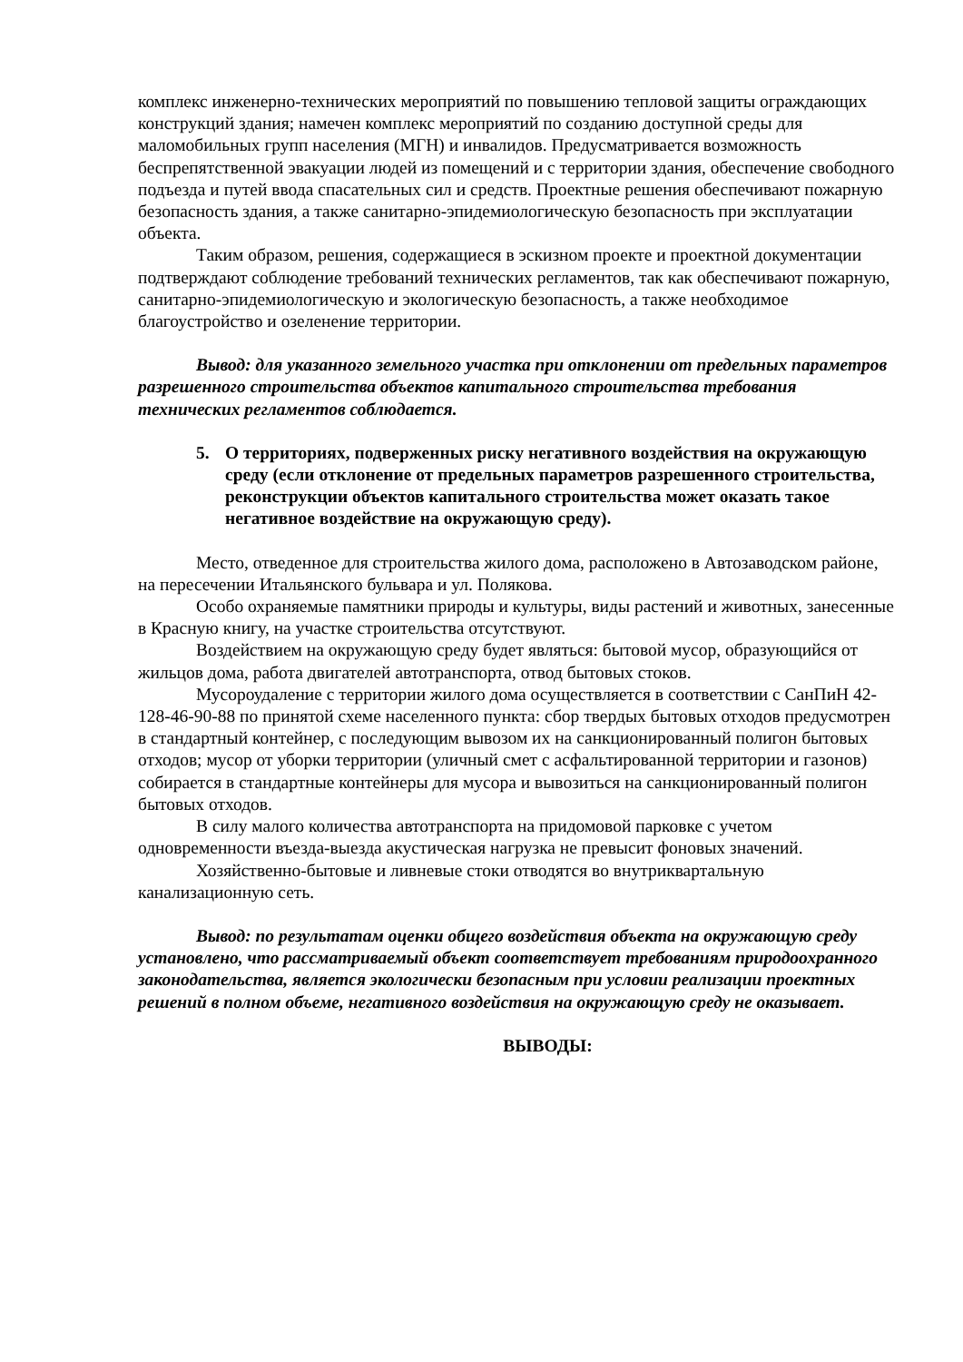комплекс инженерно-технических мероприятий по повышению тепловой защиты ограждающих конструкций здания; намечен комплекс мероприятий по созданию доступной среды для маломобильных групп населения (МГН) и инвалидов. Предусматривается возможность беспрепятственной эвакуации людей из помещений и с территории здания, обеспечение свободного подъезда и путей ввода спасательных сил и средств. Проектные решения обеспечивают пожарную безопасность здания, а также санитарно-эпидемиологическую безопасность при эксплуатации объекта.
Таким образом, решения, содержащиеся в эскизном проекте и проектной документации подтверждают соблюдение требований технических регламентов, так как обеспечивают пожарную, санитарно-эпидемиологическую и экологическую безопасность, а также необходимое благоустройство и озеленение территории.
Вывод: для указанного земельного участка при отклонении от предельных параметров разрешенного строительства объектов капитального строительства требования технических регламентов соблюдается.
5. О территориях, подверженных риску негативного воздействия на окружающую среду (если отклонение от предельных параметров разрешенного строительства, реконструкции объектов капитального строительства может оказать такое негативное воздействие на окружающую среду).
Место, отведенное для строительства жилого дома, расположено в Автозаводском районе, на пересечении Итальянского бульвара и ул. Полякова.
Особо охраняемые памятники природы и культуры, виды растений и животных, занесенные в Красную книгу, на участке строительства отсутствуют.
Воздействием на окружающую среду будет являться: бытовой мусор, образующийся от жильцов дома, работа двигателей автотранспорта, отвод бытовых стоков.
Мусороудаление с территории жилого дома осуществляется в соответствии с СанПиН 42-128-46-90-88 по принятой схеме населенного пункта: сбор твердых бытовых отходов предусмотрен в стандартный контейнер, с последующим вывозом их на санкционированный полигон бытовых отходов; мусор от уборки территории (уличный смет с асфальтированной территории и газонов) собирается в стандартные контейнеры для мусора и вывозиться на санкционированный полигон бытовых отходов.
В силу малого количества автотранспорта на придомовой парковке с учетом одновременности въезда-выезда акустическая нагрузка не превысит фоновых значений.
Хозяйственно-бытовые и ливневые стоки отводятся во внутриквартальную канализационную сеть.
Вывод: по результатам оценки общего воздействия объекта на окружающую среду установлено, что рассматриваемый объект соответствует требованиям природоохранного законодательства, является экологически безопасным при условии реализации проектных решений в полном объеме, негативного воздействия на окружающую среду не оказывает.
ВЫВОДЫ: